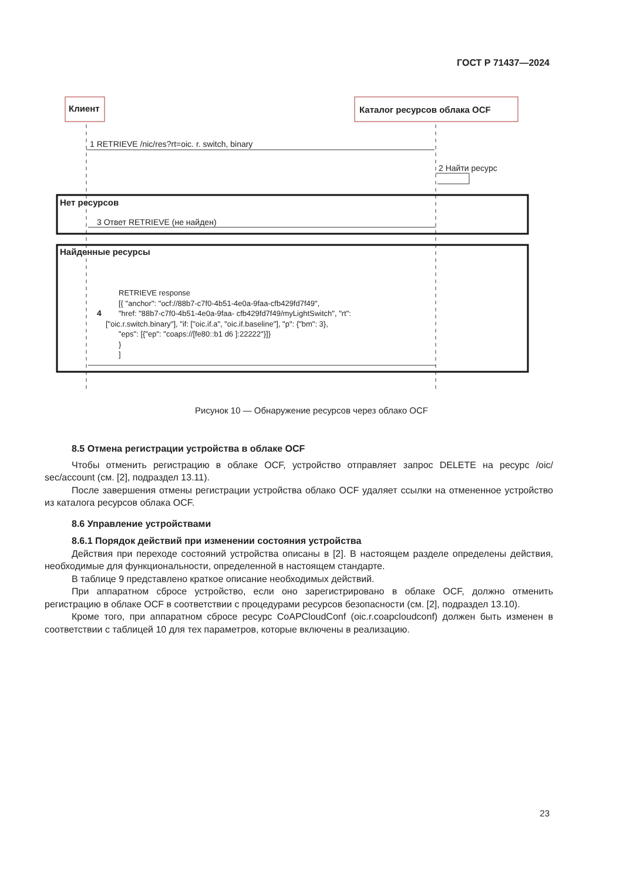ГОСТ Р 71437—2024
Клиент Каталог ресурсов облака OCF
1 RETRIEVE /nic/res?rt=oic. r. switch, binary
2 Найти ресурс
Нет ресурсов
3 Ответ RETRIEVE (не найден)
Найденные ресурсы
RETRIEVE response
[{ "anchor": "ocf://88b7-c7f0-4b51-4e0a-9faa-cfb429fd7f49",
"href: "88b7-c7f0-4b51-4e0a-9faa- cfb429fd7f49/myLightSwitch", "rt":
["oic.r.switch.binary"], "if: ["oic.if.a", "oic.if.baseline"], "p": {"bm": 3},
"eps": [{"ep": "coaps://[fe80::b1 d6 ]:22222"}]}
}
]
4
Рисунок 10 — Обнаружение ресурсов через облако OCF
8.5 Отмена регистрации устройства в облаке OCF
Чтобы отменить регистрацию в облаке OCF, устройство отправляет запрос DELETE на ресурс /oic/ sec/account (см. [2], подраздел 13.11).
После завершения отмены регистрации устройства облако OCF удаляет ссылки на отмененное устройство из каталога ресурсов облака OCF.
8.6 Управление устройствами
8.6.1 Порядок действий при изменении состояния устройства
Действия при переходе состояний устройства описаны в [2]. В настоящем разделе определены действия, необходимые для функциональности, определенной в настоящем стандарте.
В таблице 9 представлено краткое описание необходимых действий.
При аппаратном сбросе устройство, если оно зарегистрировано в облаке OCF, должно отменить регистрацию в облаке OCF в соответствии с процедурами ресурсов безопасности (см. [2], подраздел 13.10).
Кроме того, при аппаратном сбросе ресурс CoAPCloudConf (oic.r.coapcloudconf) должен быть изменен в соответствии с таблицей 10 для тех параметров, которые включены в реализацию.
23